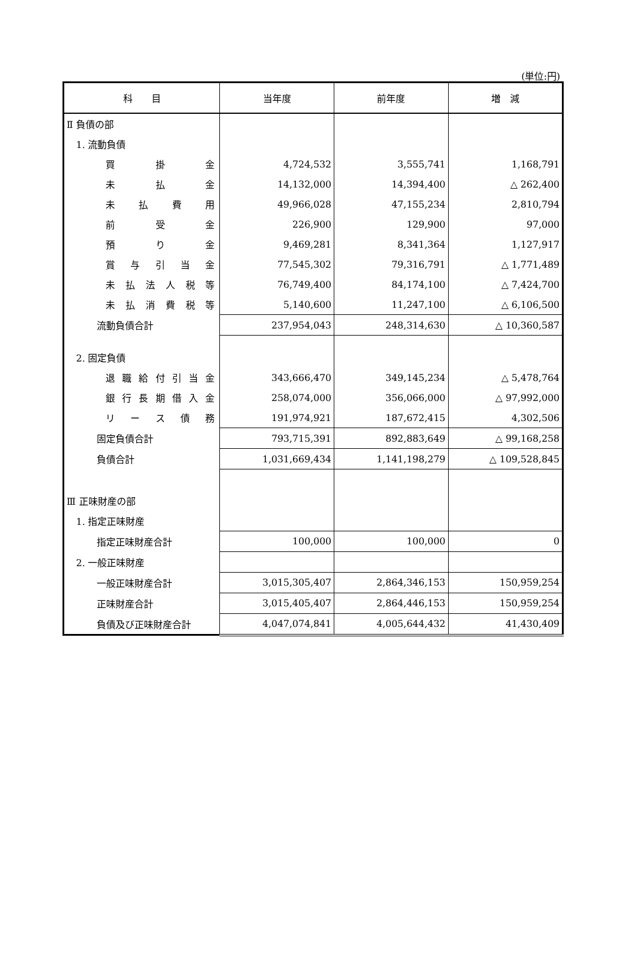(単位:円)
| 科 目 | 当年度 | 前年度 | 増 減 |
| --- | --- | --- | --- |
| Ⅱ 負債の部 | | | |
| 1. 流動負債 | | | |
| 買 掛 金 | 4,724,532 | 3,555,741 | 1,168,791 |
| 未 払 金 | 14,132,000 | 14,394,400 | △ 262,400 |
| 未 払 費 用 | 49,966,028 | 47,155,234 | 2,810,794 |
| 前 受 金 | 226,900 | 129,900 | 97,000 |
| 預 り 金 | 9,469,281 | 8,341,364 | 1,127,917 |
| 賞 与 引 当 金 | 77,545,302 | 79,316,791 | △ 1,771,489 |
| 未 払 法 人 税 等 | 76,749,400 | 84,174,100 | △ 7,424,700 |
| 未 払 消 費 税 等 | 5,140,600 | 11,247,100 | △ 6,106,500 |
| 流動負債合計 | 237,954,043 | 248,314,630 | △ 10,360,587 |
| 2. 固定負債 | | | |
| 退 職 給 付 引 当 金 | 343,666,470 | 349,145,234 | △ 5,478,764 |
| 銀 行 長 期 借 入 金 | 258,074,000 | 356,066,000 | △ 97,992,000 |
| リ ー ス 債 務 | 191,974,921 | 187,672,415 | 4,302,506 |
| 固定負債合計 | 793,715,391 | 892,883,649 | △ 99,168,258 |
| 負債合計 | 1,031,669,434 | 1,141,198,279 | △ 109,528,845 |
| Ⅲ 正味財産の部 | | | |
| 1. 指定正味財産 | | | |
| 指定正味財産合計 | 100,000 | 100,000 | 0 |
| 2. 一般正味財産 | | | |
| 一般正味財産合計 | 3,015,305,407 | 2,864,346,153 | 150,959,254 |
| 正味財産合計 | 3,015,405,407 | 2,864,446,153 | 150,959,254 |
| 負債及び正味財産合計 | 4,047,074,841 | 4,005,644,432 | 41,430,409 |